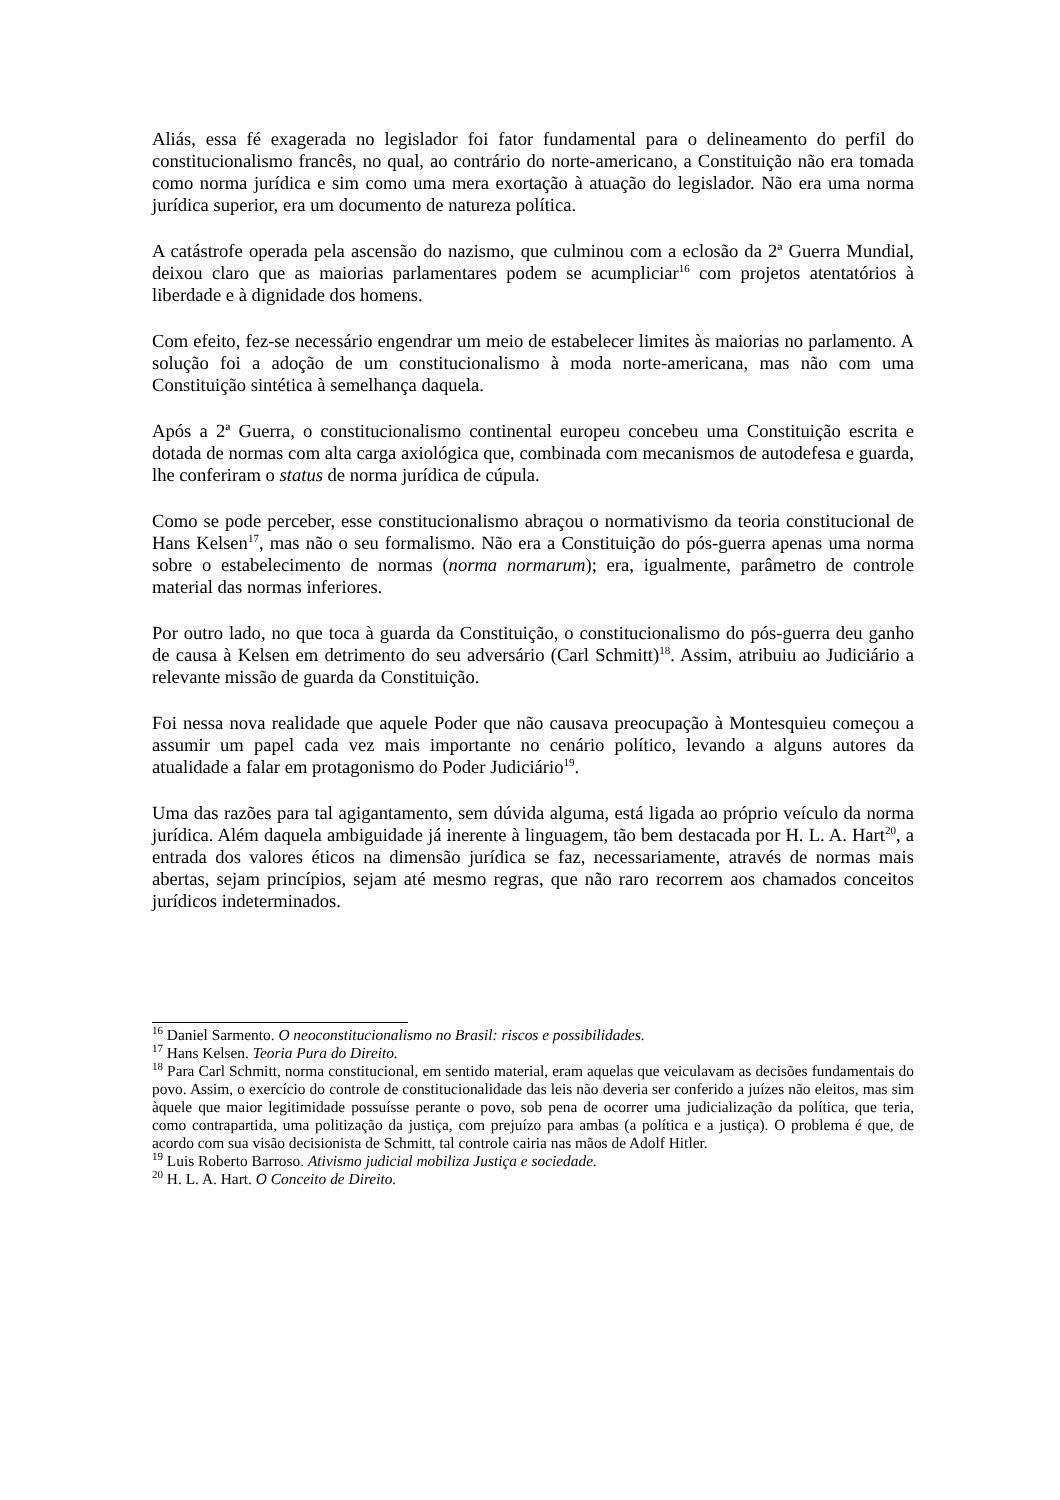Aliás, essa fé exagerada no legislador foi fator fundamental para o delineamento do perfil do constitucionalismo francês, no qual, ao contrário do norte-americano, a Constituição não era tomada como norma jurídica e sim como uma mera exortação à atuação do legislador. Não era uma norma jurídica superior, era um documento de natureza política.
A catástrofe operada pela ascensão do nazismo, que culminou com a eclosão da 2ª Guerra Mundial, deixou claro que as maiorias parlamentares podem se acumpliciar<sup>16</sup> com projetos atentatórios à liberdade e à dignidade dos homens.
Com efeito, fez-se necessário engendrar um meio de estabelecer limites às maiorias no parlamento. A solução foi a adoção de um constitucionalismo à moda norte-americana, mas não com uma Constituição sintética à semelhança daquela.
Após a 2ª Guerra, o constitucionalismo continental europeu concebeu uma Constituição escrita e dotada de normas com alta carga axiológica que, combinada com mecanismos de autodefesa e guarda, lhe conferiram o status de norma jurídica de cúpula.
Como se pode perceber, esse constitucionalismo abraçou o normativismo da teoria constitucional de Hans Kelsen<sup>17</sup>, mas não o seu formalismo. Não era a Constituição do pós-guerra apenas uma norma sobre o estabelecimento de normas (norma normarum); era, igualmente, parâmetro de controle material das normas inferiores.
Por outro lado, no que toca à guarda da Constituição, o constitucionalismo do pós-guerra deu ganho de causa à Kelsen em detrimento do seu adversário (Carl Schmitt)<sup>18</sup>. Assim, atribuiu ao Judiciário a relevante missão de guarda da Constituição.
Foi nessa nova realidade que aquele Poder que não causava preocupação à Montesquieu começou a assumir um papel cada vez mais importante no cenário político, levando a alguns autores da atualidade a falar em protagonismo do Poder Judiciário<sup>19</sup>.
Uma das razões para tal agigantamento, sem dúvida alguma, está ligada ao próprio veículo da norma jurídica. Além daquela ambiguidade já inerente à linguagem, tão bem destacada por H. L. A. Hart<sup>20</sup>, a entrada dos valores éticos na dimensão jurídica se faz, necessariamente, através de normas mais abertas, sejam princípios, sejam até mesmo regras, que não raro recorrem aos chamados conceitos jurídicos indeterminados.
<sup>16</sup> Daniel Sarmento. O neoconstitucionalismo no Brasil: riscos e possibilidades.
<sup>17</sup> Hans Kelsen. Teoria Pura do Direito.
<sup>18</sup> Para Carl Schmitt, norma constitucional, em sentido material, eram aquelas que veiculavam as decisões fundamentais do povo. Assim, o exercício do controle de constitucionalidade das leis não deveria ser conferido a juízes não eleitos, mas sim àquele que maior legitimidade possuísse perante o povo, sob pena de ocorrer uma judicialização da política, que teria, como contrapartida, uma politização da justiça, com prejuízo para ambas (a política e a justiça). O problema é que, de acordo com sua visão decisionista de Schmitt, tal controle cairia nas mãos de Adolf Hitler.
<sup>19</sup> Luis Roberto Barroso. Ativismo judicial mobiliza Justiça e sociedade.
<sup>20</sup> H. L. A. Hart. O Conceito de Direito.